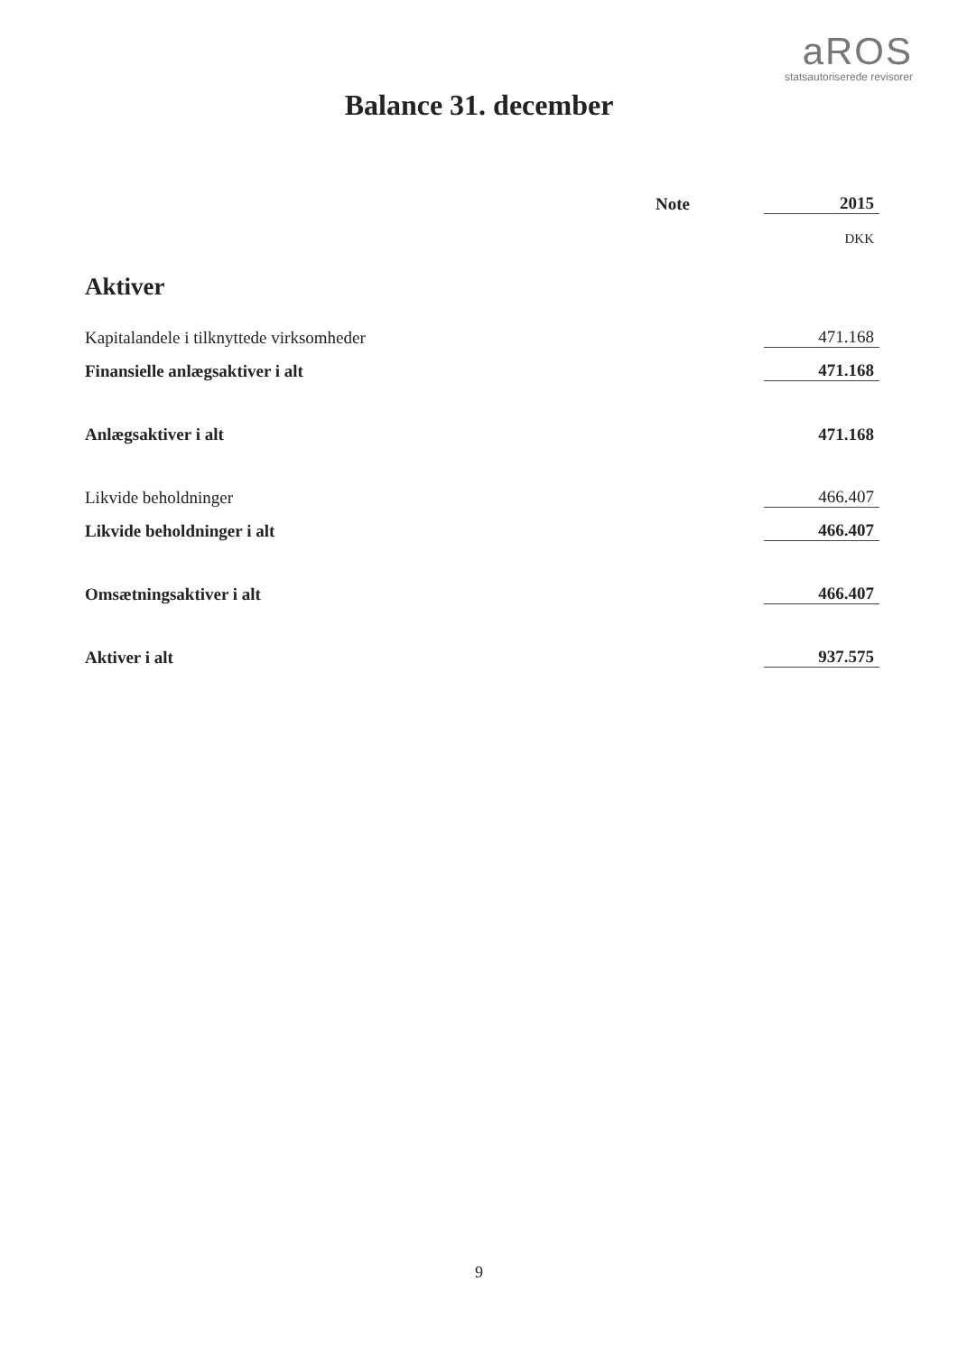aROS
statsautoriserede revisorer
Balance 31. december
| | Note | | 2015 |
| | | | DKK |
| Aktiver | | | |
| Kapitalandele i tilknyttede virksomheder | | | 471.168 |
| Finansielle anlægsaktiver i alt | | | 471.168 |
| Anlægsaktiver i alt | | | 471.168 |
| Likvide beholdninger | | | 466.407 |
| Likvide beholdninger i alt | | | 466.407 |
| Omsætningsaktiver i alt | | | 466.407 |
| Aktiver i alt | | | 937.575 |
9